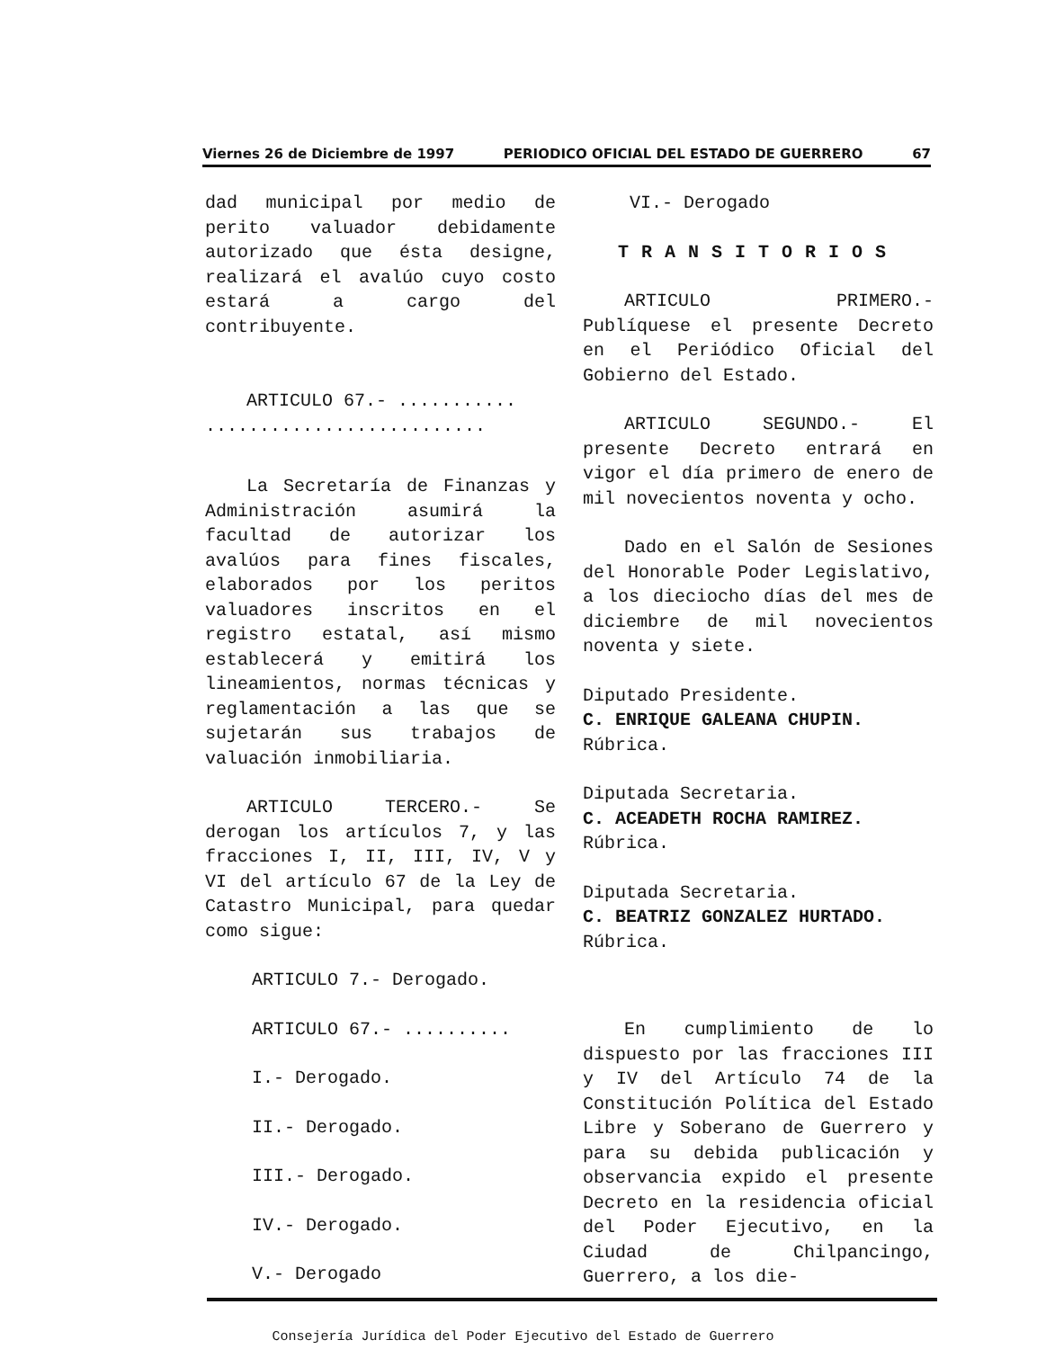Viernes 26 de Diciembre de 1997 PERIODICO OFICIAL DEL ESTADO DE GUERRERO 67
dad municipal por medio de perito valuador debidamente autorizado que ésta designe, realizará el avalúo cuyo costo estará a cargo del contribuyente.
ARTICULO 67.- ...........
..........................
La Secretaría de Finanzas y Administración asumirá la facultad de autorizar los avalúos para fines fiscales, elaborados por los peritos valuadores inscritos en el registro estatal, así mismo establecerá y emitirá los lineamientos, normas técnicas y reglamentación a las que se sujetarán sus trabajos de valuación inmobiliaria.
ARTICULO TERCERO.- Se derogan los artículos 7, y las fracciones I, II, III, IV, V y VI del artículo 67 de la Ley de Catastro Municipal, para quedar como sigue:
ARTICULO 7.- Derogado.
ARTICULO 67.- ..........
I.- Derogado.
II.- Derogado.
III.- Derogado.
IV.- Derogado.
V.- Derogado
VI.- Derogado
TRANSITORIOS
ARTICULO PRIMERO.- Publíquese el presente Decreto en el Periódico Oficial del Gobierno del Estado.
ARTICULO SEGUNDO.- El presente Decreto entrará en vigor el día primero de enero de mil novecientos noventa y ocho.
Dado en el Salón de Sesiones del Honorable Poder Legislativo, a los dieciocho días del mes de diciembre de mil novecientos noventa y siete.
Diputado Presidente.
C. ENRIQUE GALEANA CHUPIN.
Rúbrica.
Diputada Secretaria.
C. ACEADETH ROCHA RAMIREZ.
Rúbrica.
Diputada Secretaria.
C. BEATRIZ GONZALEZ HURTADO.
Rúbrica.
En cumplimiento de lo dispuesto por las fracciones III y IV del Artículo 74 de la Constitución Política del Estado Libre y Soberano de Guerrero y para su debida publicación y observancia expido el presente Decreto en la residencia oficial del Poder Ejecutivo, en la Ciudad de Chilpancingo, Guerrero, a los die-
Consejería Jurídica del Poder Ejecutivo del Estado de Guerrero